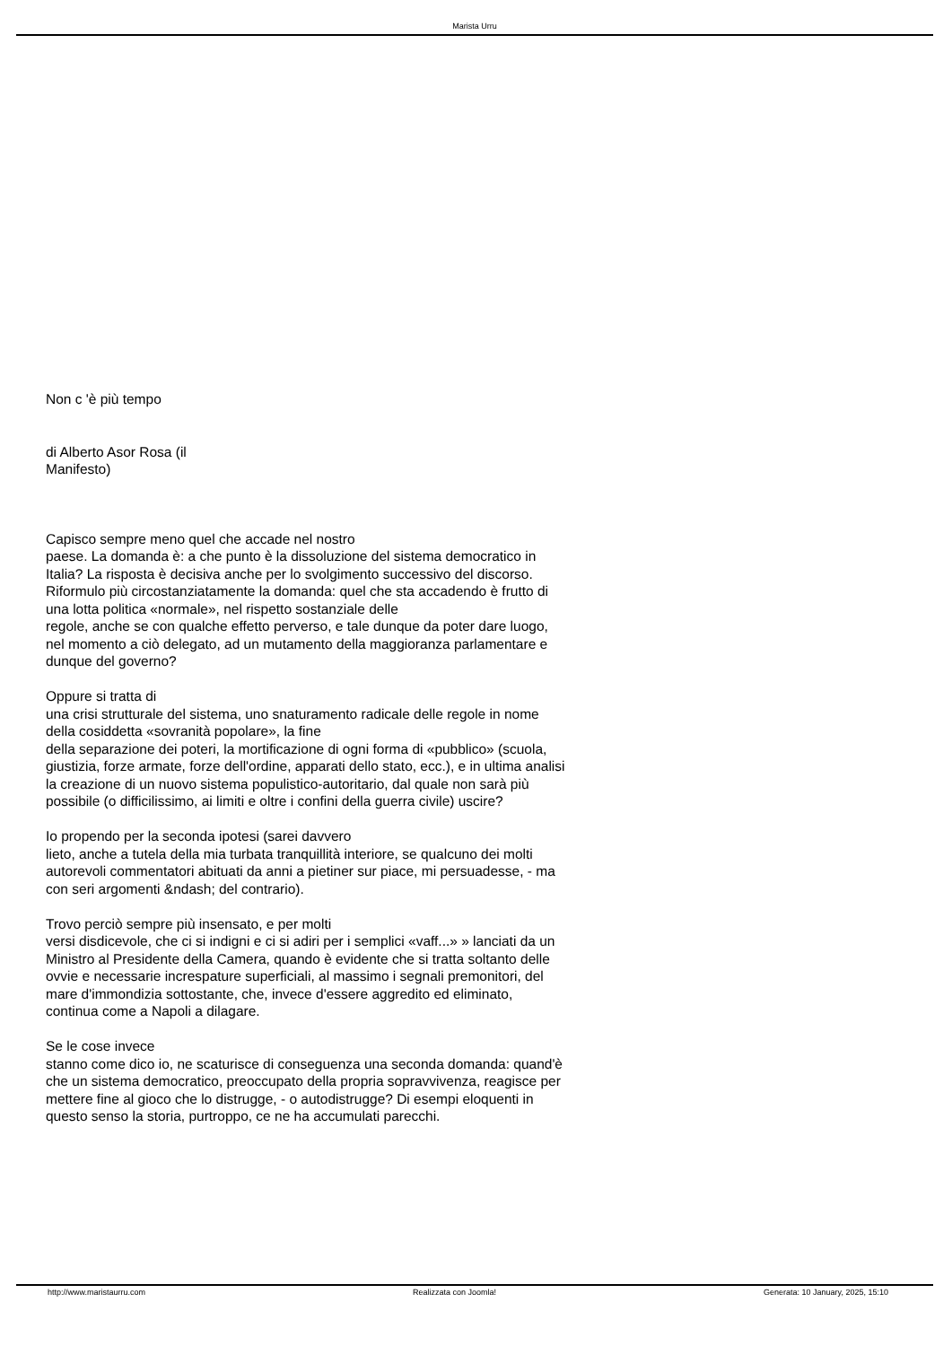Marista Urru
Non c 'è più tempo
di Alberto Asor Rosa (il
Manifesto)
Capisco sempre meno quel che accade nel nostro
paese. La domanda è: a che punto è la dissoluzione del sistema democratico in Italia? La risposta è decisiva anche per lo svolgimento successivo del discorso. Riformulo più circostanziatamente la domanda: quel che sta accadendo è frutto di una lotta politica «normale», nel rispetto sostanziale delle
regole, anche se con qualche effetto perverso, e tale dunque da poter dare luogo, nel momento a ciò delegato, ad un mutamento della maggioranza parlamentare e dunque del governo?
Oppure si tratta di
una crisi strutturale del sistema, uno snaturamento radicale delle regole in nome della cosiddetta «sovranità popolare», la fine
della separazione dei poteri, la mortificazione di ogni forma di «pubblico» (scuola, giustizia, forze armate, forze dell'ordine, apparati dello stato, ecc.), e in ultima analisi la creazione di un nuovo sistema populistico-autoritario, dal quale non sarà più possibile (o difficilissimo, ai limiti e oltre i confini della guerra civile) uscire?
Io propendo per la seconda ipotesi (sarei davvero
lieto, anche a tutela della mia turbata tranquillità interiore, se qualcuno dei molti autorevoli commentatori abituati da anni a pietiner sur piace, mi persuadesse, - ma con seri argomenti &ndash; del contrario).
Trovo perciò sempre più insensato, e per molti
versi disdicevole, che ci si indigni e ci si adiri per i semplici «vaff...» » lanciati da un Ministro al Presidente della Camera, quando è evidente che si tratta soltanto delle ovvie e necessarie increspature superficiali, al massimo i segnali premonitori, del mare d'immondizia sottostante, che, invece d'essere aggredito ed eliminato, continua come a Napoli a dilagare.
Se le cose invece
stanno come dico io, ne scaturisce di conseguenza una seconda domanda: quand'è che un sistema democratico, preoccupato della propria sopravvivenza, reagisce per mettere fine al gioco che lo distrugge, - o autodistrugge? Di esempi eloquenti in questo senso la storia, purtroppo, ce ne ha accumulati parecchi.
http://www.maristaurru.com Realizzata con Joomla! Generata: 10 January, 2025, 15:10